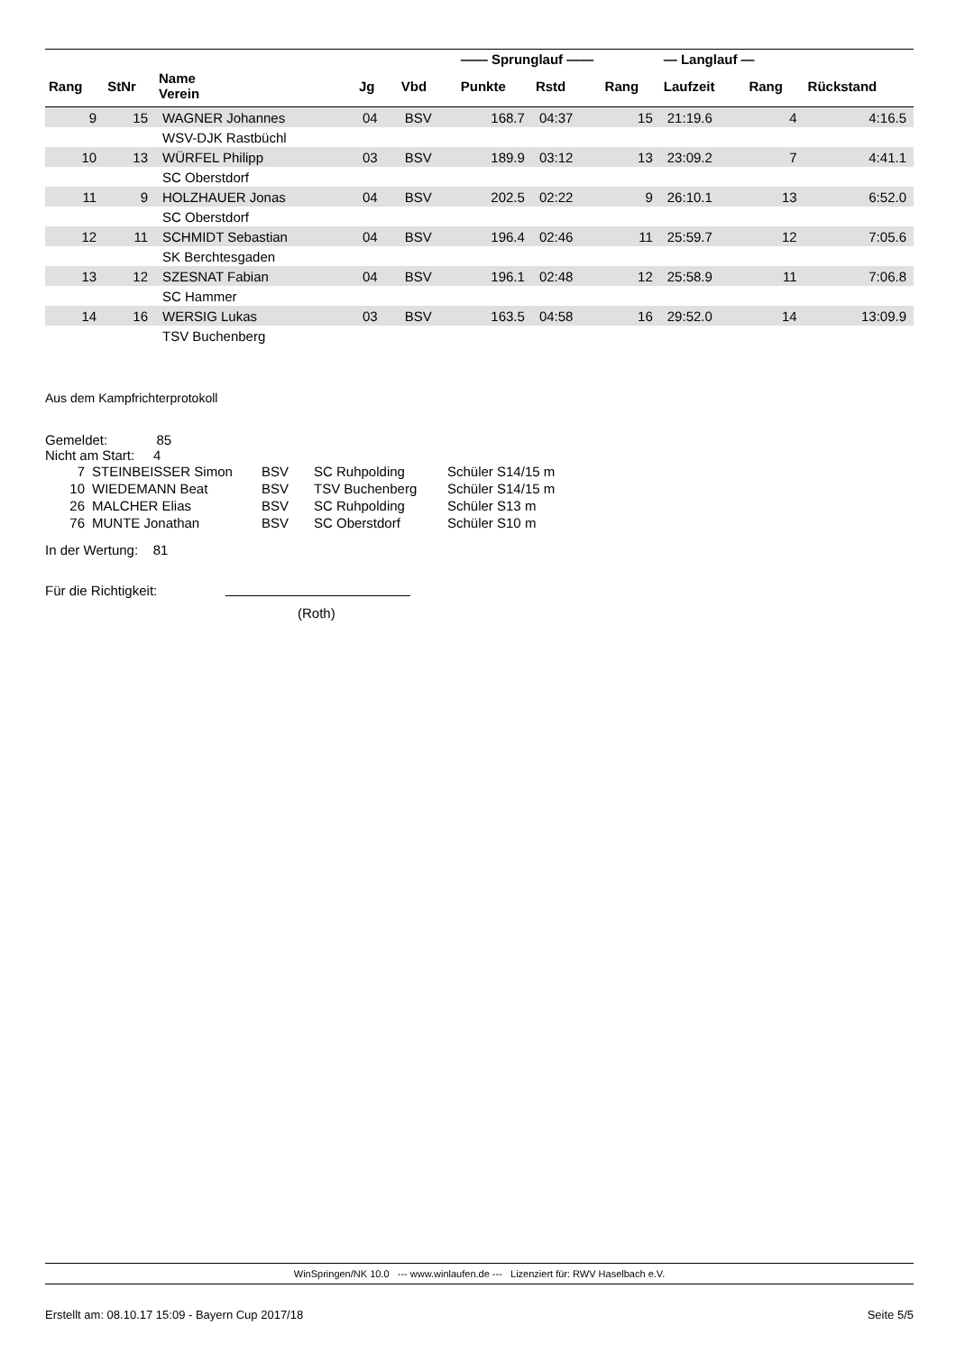| | | | | | —— Sprunglauf —— | | | — Langlauf — | | |
| --- | --- | --- | --- | --- | --- | --- | --- | --- | --- | --- |
| Rang | StNr | Name Verein | Jg | Vbd | Punkte | Rstd | Rang | Laufzeit | Rang | Rückstand |
| 9 | 15 | WAGNER Johannes | 04 | BSV | 168.7 | 04:37 | 15 | 21:19.6 | 4 | 4:16.5 |
| | | WSV-DJK Rastbüchl | | | | | | | | |
| 10 | 13 | WÜRFEL Philipp | 03 | BSV | 189.9 | 03:12 | 13 | 23:09.2 | 7 | 4:41.1 |
| | | SC Oberstdorf | | | | | | | | |
| 11 | 9 | HOLZHAUER Jonas | 04 | BSV | 202.5 | 02:22 | 9 | 26:10.1 | 13 | 6:52.0 |
| | | SC Oberstdorf | | | | | | | | |
| 12 | 11 | SCHMIDT Sebastian | 04 | BSV | 196.4 | 02:46 | 11 | 25:59.7 | 12 | 7:05.6 |
| | | SK Berchtesgaden | | | | | | | | |
| 13 | 12 | SZESNAT Fabian | 04 | BSV | 196.1 | 02:48 | 12 | 25:58.9 | 11 | 7:06.8 |
| | | SC Hammer | | | | | | | | |
| 14 | 16 | WERSIG Lukas | 03 | BSV | 163.5 | 04:58 | 16 | 29:52.0 | 14 | 13:09.9 |
| | | TSV Buchenberg | | | | | | | | |
Aus dem Kampfrichterprotokoll
Gemeldet: 85
Nicht am Start: 4
| 7 | STEINBEISSER Simon | BSV | SC Ruhpolding | Schüler S14/15 m |
| 10 | WIEDEMANN Beat | BSV | TSV Buchenberg | Schüler S14/15 m |
| 26 | MALCHER Elias | BSV | SC Ruhpolding | Schüler S13 m |
| 76 | MUNTE Jonathan | BSV | SC Oberstdorf | Schüler S10 m |
In der Wertung: 81
Für die Richtigkeit:
(Roth)
WinSpringen/NK 10.0 --- www.winlaufen.de --- Lizenziert für: RWV Haselbach e.V.
Erstellt am: 08.10.17 15:09 - Bayern Cup 2017/18 Seite 5/5